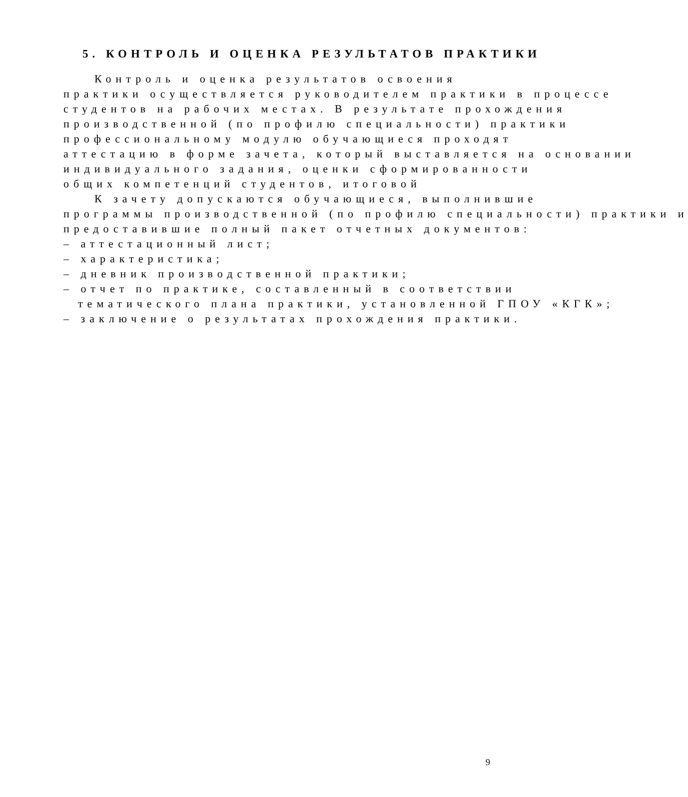5. КОНТРОЛЬ И ОЦЕНКА РЕЗУЛЬТАТОВ ПРАКТИКИ
Контроль и оценка результатов освоения
практики осуществляется руководителем практики в процессе
студентов на рабочих местах. В результате прохождения
производственной (по профилю специальности) практики
профессиональному модулю обучающиеся проходят
аттестацию в форме зачета, который выставляется на основании
индивидуального задания, оценки сформированности
общих компетенций студентов, итоговой
К зачету допускаются обучающиеся, выполнившие
программы производственной (по профилю специальности) практики и
предоставившие полный пакет отчетных документов:
– аттестационный лист;
– характеристика;
– дневник производственной практики;
– отчет по практике, составленный в соответствии
тематического плана практики, установленной ГПОУ «КГК»;
– заключение о результатах прохождения практики.
9